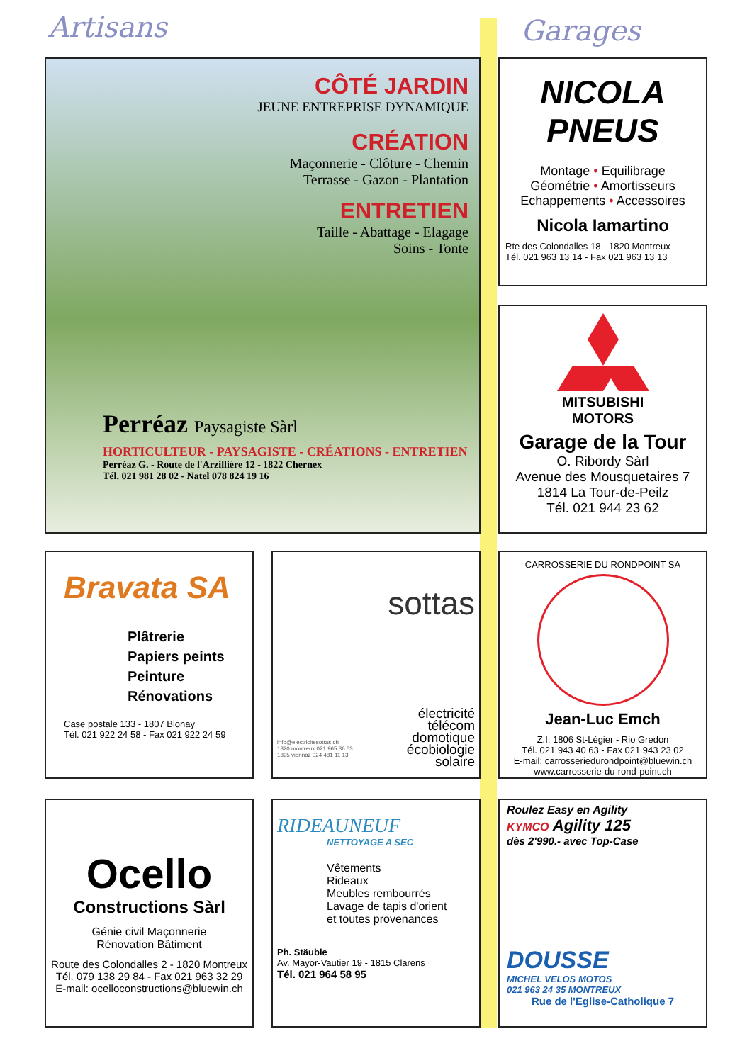Artisans Garages
CÔTÉ JARDIN
JEUNE ENTREPRISE DYNAMIQUE
CRÉATION
Maçonnerie - Clôture - Chemin
Terrasse - Gazon - Plantation
ENTRETIEN
Taille - Abattage - Elagage
Soins - Tonte
Perréaz Paysagiste Sàrl
HORTICULTEUR - PAYSAGISTE - CRÉATIONS - ENTRETIEN
Perréaz G. - Route de l'Arzillière 12 - 1822 Chernex
Tél. 021 981 28 02 - Natel 078 824 19 16
NICOLA
PNEUS
Montage • Equilibrage
Géométrie • Amortisseurs
Echappements • Accessoires
Nicola Iamartino
Rte des Colondalles 18 - 1820 Montreux
Tél. 021 963 13 14 - Fax 021 963 13 13
MITSUBISHI
MOTORS
Garage de la Tour
O. Ribordy Sàrl
Avenue des Mousquetaires 7
1814 La Tour-de-Peilz
Tél. 021 944 23 62
Bravata SA
Plâtrerie
Papiers peints
Peinture
Rénovations
Case postale 133 - 1807 Blonay
Tél. 021 922 24 58 - Fax 021 922 24 59
sottas
électricité
télécom
domotique
écobiologie
solaire
info@electricitesottas.ch
1820 montreux 021 965 36 63
1895 vionnaz 024 481 11 13
CARROSSERIE DU RONDPOINT SA
Jean-Luc Emch
Z.I. 1806 St-Légier - Rio Gredon
Tél. 021 943 40 63 - Fax 021 943 23 02
E-mail: carrosseriedurondpoint@bluewin.ch
www.carrosserie-du-rond-point.ch
Ocello
Constructions Sàrl
Génie civil Maçonnerie
Rénovation Bâtiment
Route des Colondalles 2 - 1820 Montreux
Tél. 079 138 29 84 - Fax 021 963 32 29
E-mail: ocelloconstructions@bluewin.ch
RIDEAUNEUF
NETTOYAGE A SEC
Vêtements
Rideaux
Meubles rembourrés
Lavage de tapis d'orient
et toutes provenances
Ph. Stäuble
Av. Mayor-Vautier 19 - 1815 Clarens
Tél. 021 964 58 95
Roulez Easy en Agility
KYMCO Agility 125
dès 2'990.- avec Top-Case
DOUSSE
MICHEL VELOS MOTOS
021 963 24 35 MONTREUX
Rue de l'Eglise-Catholique 7